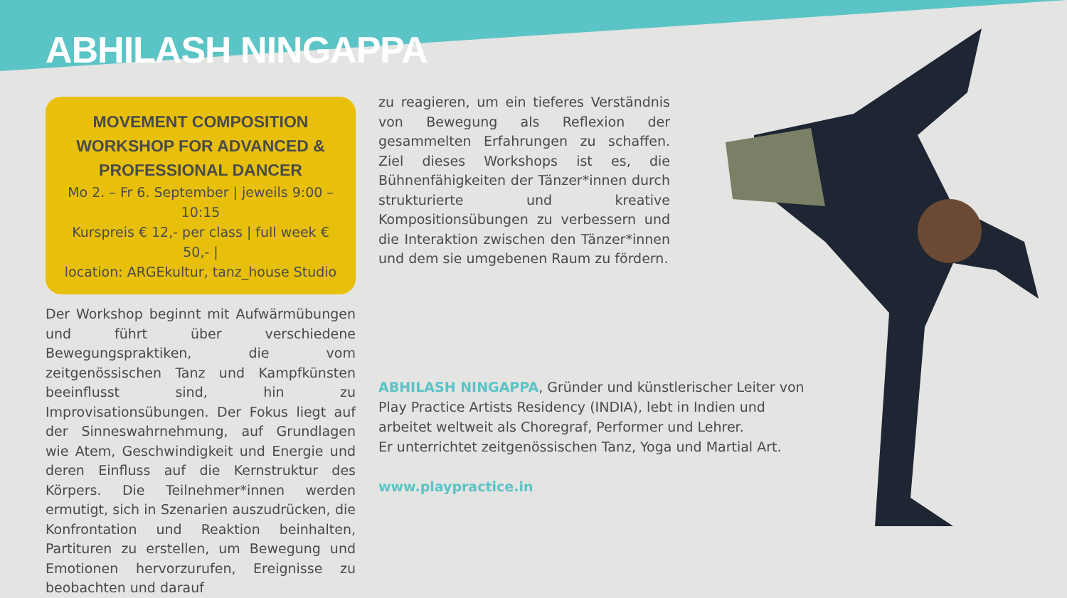ABHILASH NINGAPPA
MOVEMENT COMPOSITION WORKSHOP FOR ADVANCED & PROFESSIONAL DANCER
Mo 2. – Fr 6. September | jeweils 9:00 – 10:15
Kurspreis € 12,- per class | full week € 50,- |
location: ARGEkultur, tanz_house Studio
Der Workshop beginnt mit Aufwärmübungen und führt über verschiedene Bewegungspraktiken, die vom zeitgenössischen Tanz und Kampfkünsten beeinflusst sind, hin zu Improvisationsübungen. Der Fokus liegt auf der Sinneswahrnehmung, auf Grundlagen wie Atem, Geschwindigkeit und Energie und deren Einfluss auf die Kernstruktur des Körpers. Die Teilnehmer*innen werden ermutigt, sich in Szenarien auszudrücken, die Konfrontation und Reaktion beinhalten, Partituren zu erstellen, um Bewegung und Emotionen hervorzurufen, Ereignisse zu beobachten und darauf
zu reagieren, um ein tieferes Verständnis von Bewegung als Reflexion der gesammelten Erfahrungen zu schaffen. Ziel dieses Workshops ist es, die Bühnenfähigkeiten der Tänzer*innen durch strukturierte und kreative Kompositionsübungen zu verbessern und die Interaktion zwischen den Tänzer*innen und dem sie umgebenen Raum zu fördern.
ABHILASH NINGAPPA, Gründer und künstlerischer Leiter von Play Practice Artists Residency (INDIA), lebt in Indien und arbeitet weltweit als Choregraf, Performer und Lehrer.
Er unterrichtet zeitgenössischen Tanz, Yoga und Martial Art.
www.playpractice.in